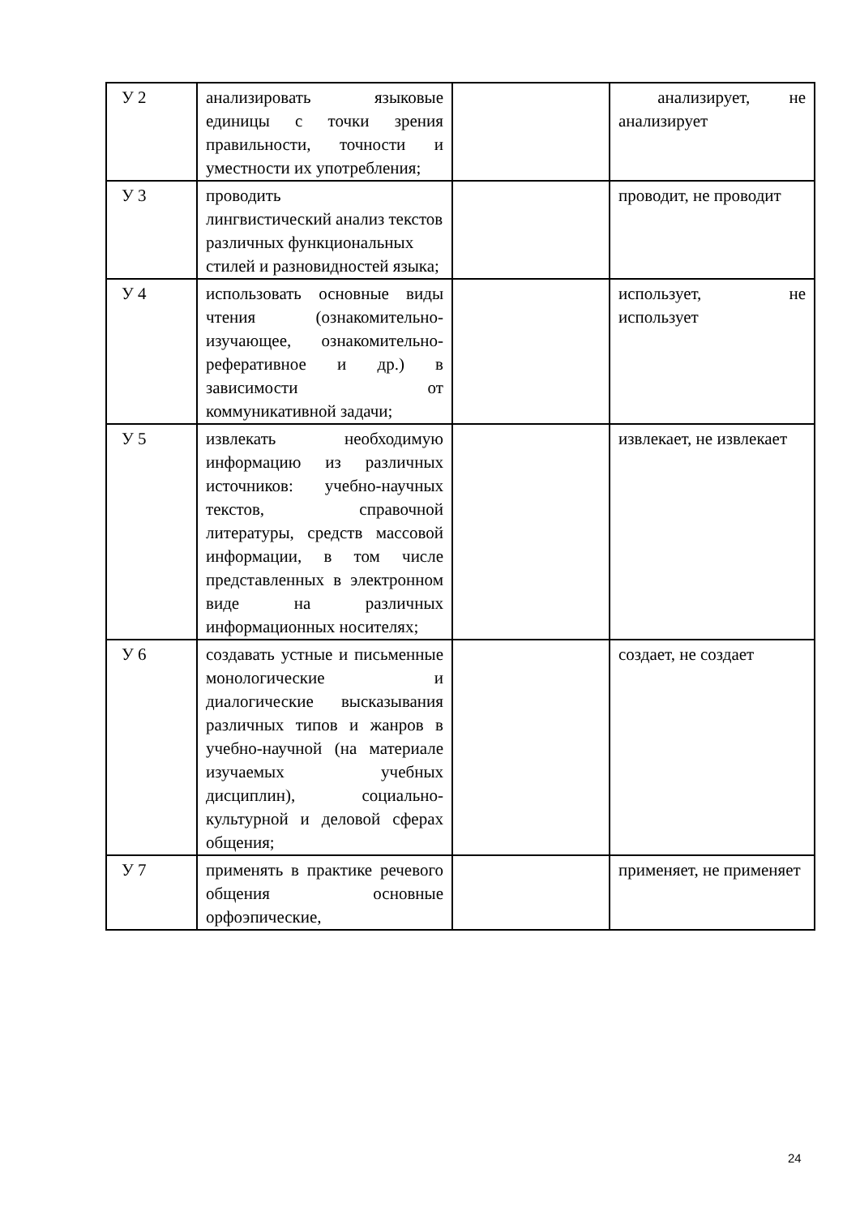| У 2 | анализировать языковые единицы с точки зрения правильности, точности и уместности их употребления; | | анализирует, не анализирует |
| У 3 | проводить лингвистический анализ текстов различных функциональных стилей и разновидностей языка; | | проводит, не проводит |
| У 4 | использовать основные виды чтения (ознакомительно-изучающее, ознакомительно-реферативное и др.) в зависимости от коммуникативной задачи; | | использует, не использует |
| У 5 | извлекать необходимую информацию из различных источников: учебно-научных текстов, справочной литературы, средств массовой информации, в том числе представленных в электронном виде на различных информационных носителях; | | извлекает, не извлекает |
| У 6 | создавать устные и письменные монологические и диалогические высказывания различных типов и жанров в учебно-научной (на материале изучаемых учебных дисциплин), социально-культурной и деловой сферах общения; | | создает, не создает |
| У 7 | применять в практике речевого общения основные орфоэпические, | | применяет, не применяет |
24